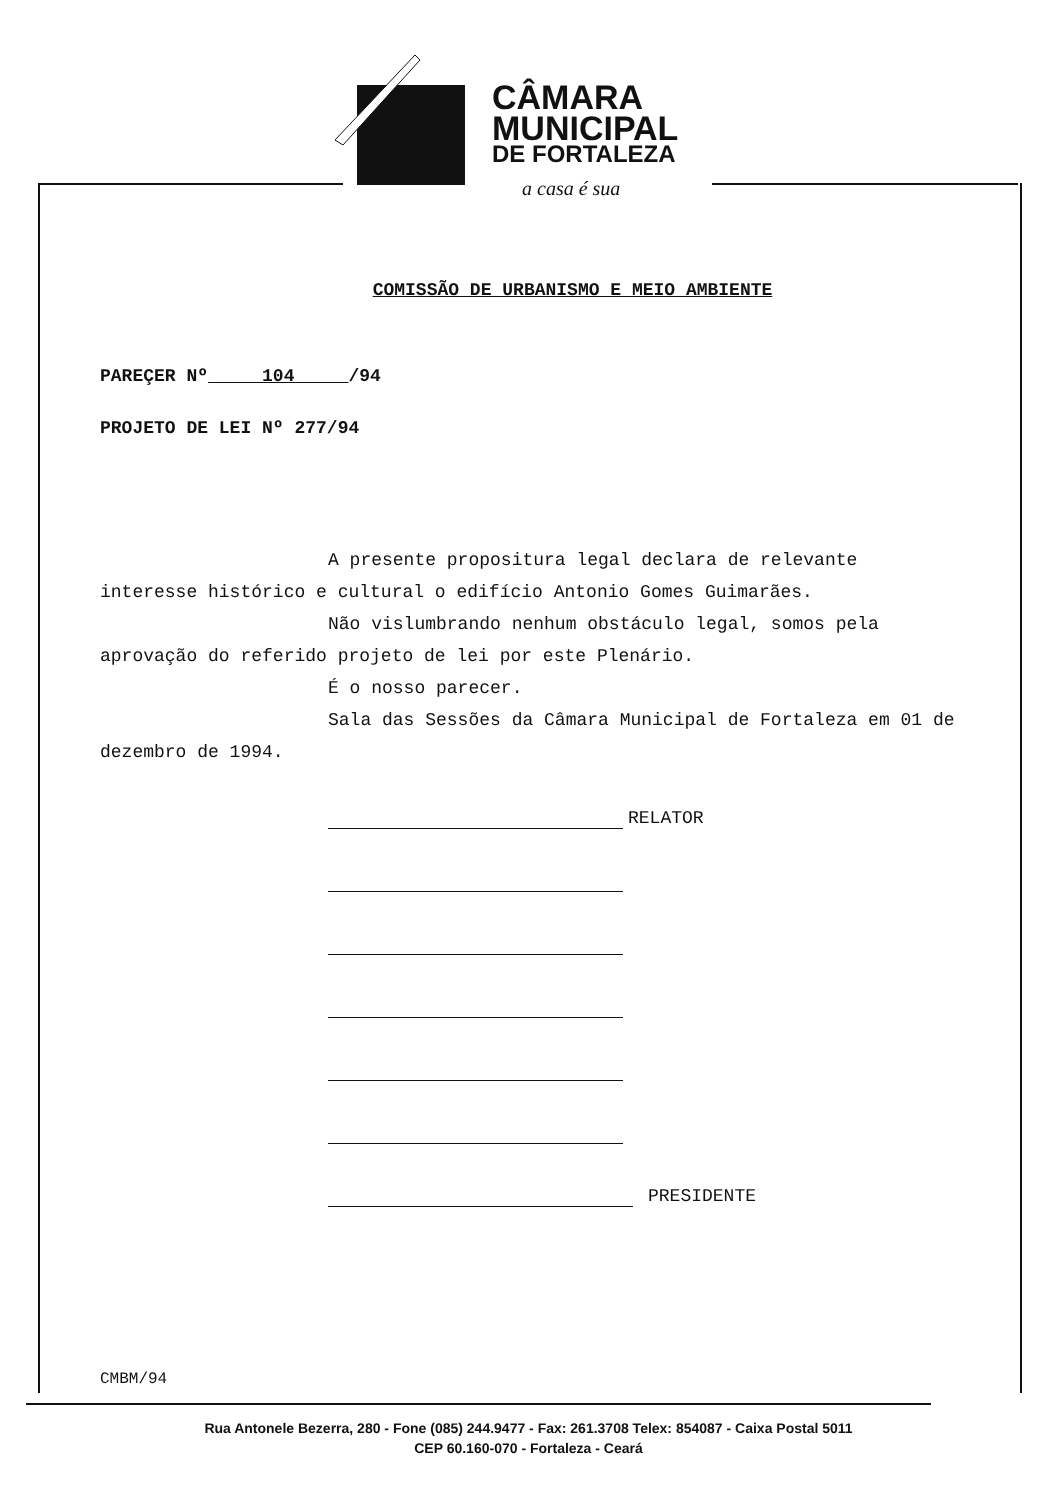CÂMARA
MUNICIPAL
DE FORTALEZA
a casa é sua
COMISSÃO DE URBANISMO E MEIO AMBIENTE
PAREÇER Nº 104 /94
PROJETO DE LEI Nº 277/94
A presente propositura legal declara de relevante interesse histórico e cultural o edifício Antonio Gomes Guimarães.
Não vislumbrando nenhum obstáculo legal, somos pela aprovação do referido projeto de lei por este Plenário.
É o nosso parecer.
Sala das Sessões da Câmara Municipal de Fortaleza em 01 de dezembro de 1994.
RELATOR
PRESIDENTE
CMBM/94
Rua Antonele Bezerra, 280 - Fone (085) 244.9477 - Fax: 261.3708 Telex: 854087 - Caixa Postal 5011
CEP 60.160-070 - Fortaleza - Ceará